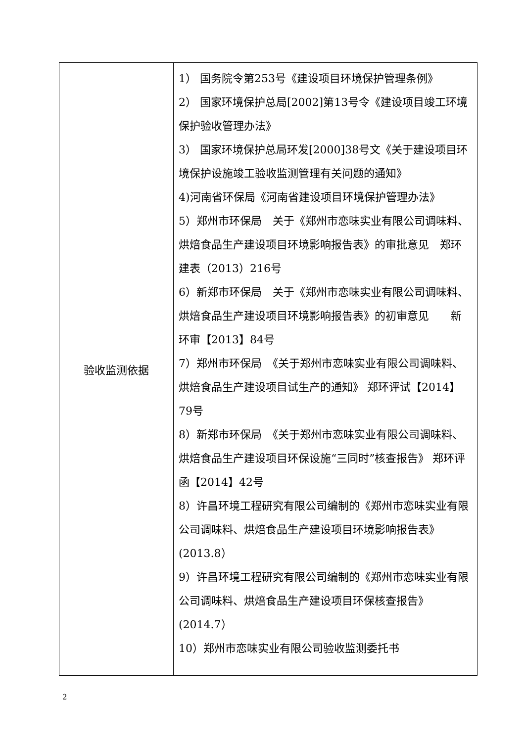| 验收监测依据 | 1） 国务院令第253号《建设项目环境保护管理条例》 2） 国家环境保护总局[2002]第13号令《建设项目竣工环境保护验收管理办法》 3） 国家环境保护总局环发[2000]38号文《关于建设项目环境保护设施竣工验收监测管理有关问题的通知》 4)河南省环保局《河南省建设项目环境保护管理办法》 5）郑州市环保局 关于《郑州市恋味实业有限公司调味料、烘焙食品生产建设项目环境影响报告表》的审批意见 郑环建表（2013）216号 6）新郑市环保局 关于《郑州市恋味实业有限公司调味料、烘焙食品生产建设项目环境影响报告表》的初审意见 新环审【2013】84号 7）郑州市环保局 《关于郑州市恋味实业有限公司调味料、烘焙食品生产建设项目试生产的通知》 郑环评试【2014】79号 8）新郑市环保局 《关于郑州市恋味实业有限公司调味料、烘焙食品生产建设项目环保设施“三同时”核查报告》 郑环评函【2014】42号 8）许昌环境工程研究有限公司编制的《郑州市恋味实业有限公司调味料、烘焙食品生产建设项目环境影响报告表》(2013.8） 9）许昌环境工程研究有限公司编制的《郑州市恋味实业有限公司调味料、烘焙食品生产建设项目环保核查报告》(2014.7） 10）郑州市恋味实业有限公司验收监测委托书 |
2